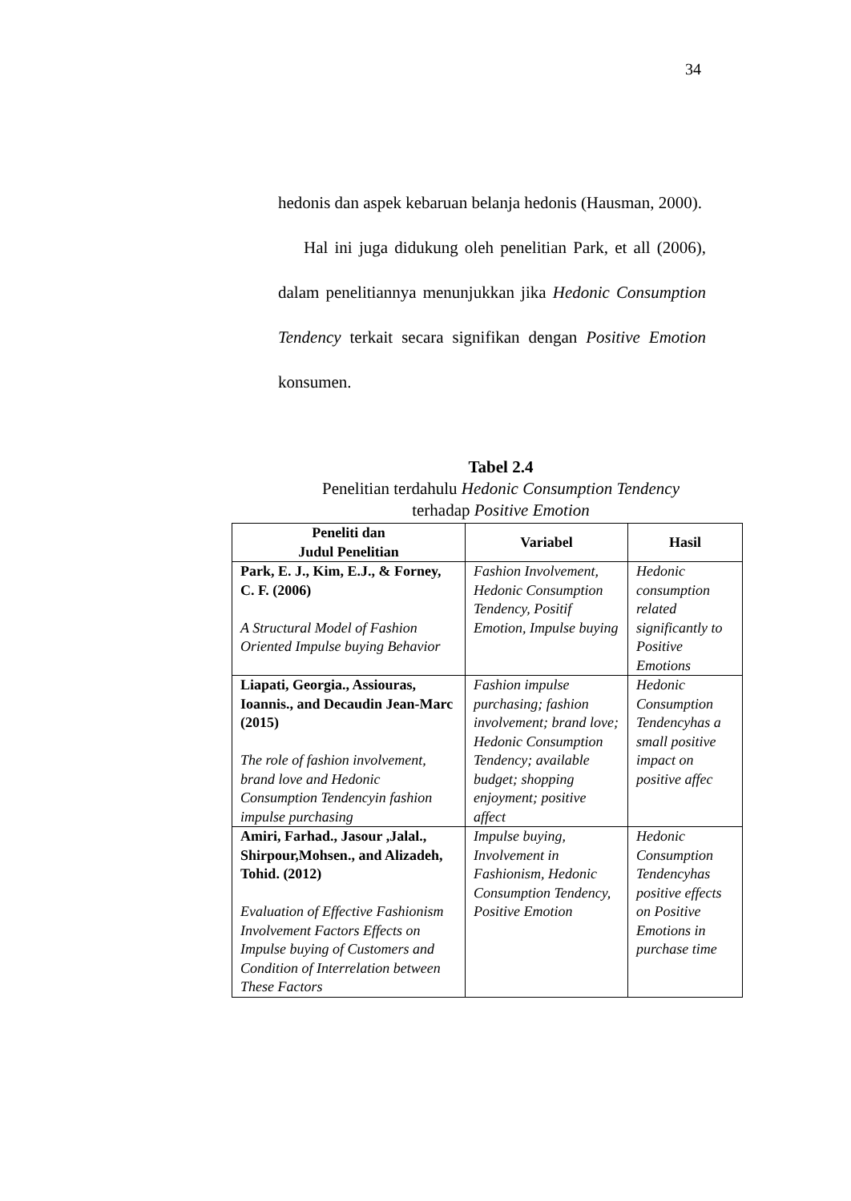34
hedonis dan aspek kebaruan belanja hedonis (Hausman, 2000).
Hal ini juga didukung oleh penelitian Park, et all (2006), dalam penelitiannya menunjukkan jika Hedonic Consumption Tendency terkait secara signifikan dengan Positive Emotion konsumen.
Tabel 2.4
Penelitian terdahulu Hedonic Consumption Tendency
terhadap Positive Emotion
| Peneliti dan Judul Penelitian | Variabel | Hasil |
| --- | --- | --- |
| Park, E. J., Kim, E.J., & Forney, C. F. (2006) A Structural Model of Fashion Oriented Impulse buying Behavior | Fashion Involvement, Hedonic Consumption Tendency, Positif Emotion, Impulse buying | Hedonic consumption related significantly to Positive Emotions |
| Liapati, Georgia., Assiouras, Ioannis., and Decaudin Jean-Marc (2015) The role of fashion involvement, brand love and Hedonic Consumption Tendencyin fashion impulse purchasing | Fashion impulse purchasing; fashion involvement; brand love; Hedonic Consumption Tendency; available budget; shopping enjoyment; positive affect | Hedonic Consumption Tendencyhas a small positive impact on positive affec |
| Amiri, Farhad., Jasour ,Jalal., Shirpour,Mohsen., and Alizadeh, Tohid. (2012) Evaluation of Effective Fashionism Involvement Factors Effects on Impulse buying of Customers and Condition of Interrelation between These Factors | Impulse buying, Involvement in Fashionism, Hedonic Consumption Tendency, Positive Emotion | Hedonic Consumption Tendencyhas positive effects on Positive Emotions in purchase time |